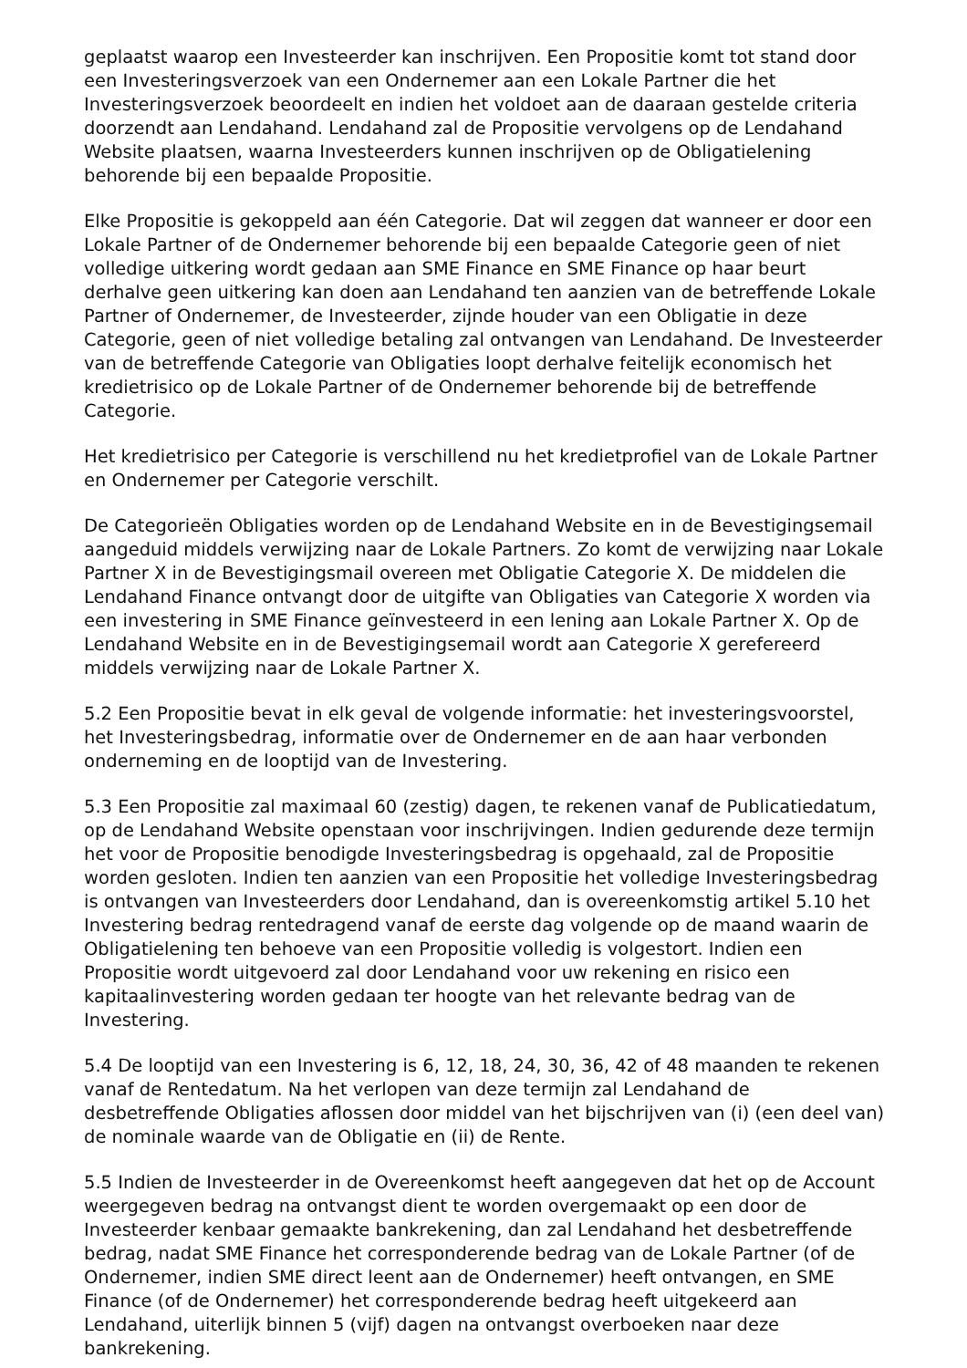geplaatst waarop een Investeerder kan inschrijven. Een Propositie komt tot stand door een Investeringsverzoek van een Ondernemer aan een Lokale Partner die het Investeringsverzoek beoordeelt en indien het voldoet aan de daaraan gestelde criteria doorzendt aan Lendahand. Lendahand zal de Propositie vervolgens op de Lendahand Website plaatsen, waarna Investeerders kunnen inschrijven op de Obligatielening behorende bij een bepaalde Propositie.
Elke Propositie is gekoppeld aan één Categorie. Dat wil zeggen dat wanneer er door een Lokale Partner of de Ondernemer behorende bij een bepaalde Categorie geen of niet volledige uitkering wordt gedaan aan SME Finance en SME Finance op haar beurt derhalve geen uitkering kan doen aan Lendahand ten aanzien van de betreffende Lokale Partner of Ondernemer, de Investeerder, zijnde houder van een Obligatie in deze Categorie, geen of niet volledige betaling zal ontvangen van Lendahand. De Investeerder van de betreffende Categorie van Obligaties loopt derhalve feitelijk economisch het kredietrisico op de Lokale Partner of de Ondernemer behorende bij de betreffende Categorie.
Het kredietrisico per Categorie is verschillend nu het kredietprofiel van de Lokale Partner en Ondernemer per Categorie verschilt.
De Categorieën Obligaties worden op de Lendahand Website en in de Bevestigingsemail aangeduid middels verwijzing naar de Lokale Partners. Zo komt de verwijzing naar Lokale Partner X in de Bevestigingsmail overeen met Obligatie Categorie X. De middelen die Lendahand Finance ontvangt door de uitgifte van Obligaties van Categorie X worden via een investering in SME Finance geïnvesteerd in een lening aan Lokale Partner X. Op de Lendahand Website en in de Bevestigingsemail wordt aan Categorie X gerefereerd middels verwijzing naar de Lokale Partner X.
5.2 Een Propositie bevat in elk geval de volgende informatie: het investeringsvoorstel, het Investeringsbedrag, informatie over de Ondernemer en de aan haar verbonden onderneming en de looptijd van de Investering.
5.3 Een Propositie zal maximaal 60 (zestig) dagen, te rekenen vanaf de Publicatiedatum, op de Lendahand Website openstaan voor inschrijvingen. Indien gedurende deze termijn het voor de Propositie benodigde Investeringsbedrag is opgehaald, zal de Propositie worden gesloten. Indien ten aanzien van een Propositie het volledige Investeringsbedrag is ontvangen van Investeerders door Lendahand, dan is overeenkomstig artikel 5.10 het Investering bedrag rentedragend vanaf de eerste dag volgende op de maand waarin de Obligatielening ten behoeve van een Propositie volledig is volgestort. Indien een Propositie wordt uitgevoerd zal door Lendahand voor uw rekening en risico een kapitaalinvestering worden gedaan ter hoogte van het relevante bedrag van de Investering.
5.4 De looptijd van een Investering is 6, 12, 18, 24, 30, 36, 42 of 48 maanden te rekenen vanaf de Rentedatum. Na het verlopen van deze termijn zal Lendahand de desbetreffende Obligaties aflossen door middel van het bijschrijven van (i) (een deel van) de nominale waarde van de Obligatie en (ii) de Rente.
5.5 Indien de Investeerder in de Overeenkomst heeft aangegeven dat het op de Account weergegeven bedrag na ontvangst dient te worden overgemaakt op een door de Investeerder kenbaar gemaakte bankrekening, dan zal Lendahand het desbetreffende bedrag, nadat SME Finance het corresponderende bedrag van de Lokale Partner (of de Ondernemer, indien SME direct leent aan de Ondernemer) heeft ontvangen, en SME Finance (of de Ondernemer) het corresponderende bedrag heeft uitgekeerd aan Lendahand, uiterlijk binnen 5 (vijf) dagen na ontvangst overboeken naar deze bankrekening.